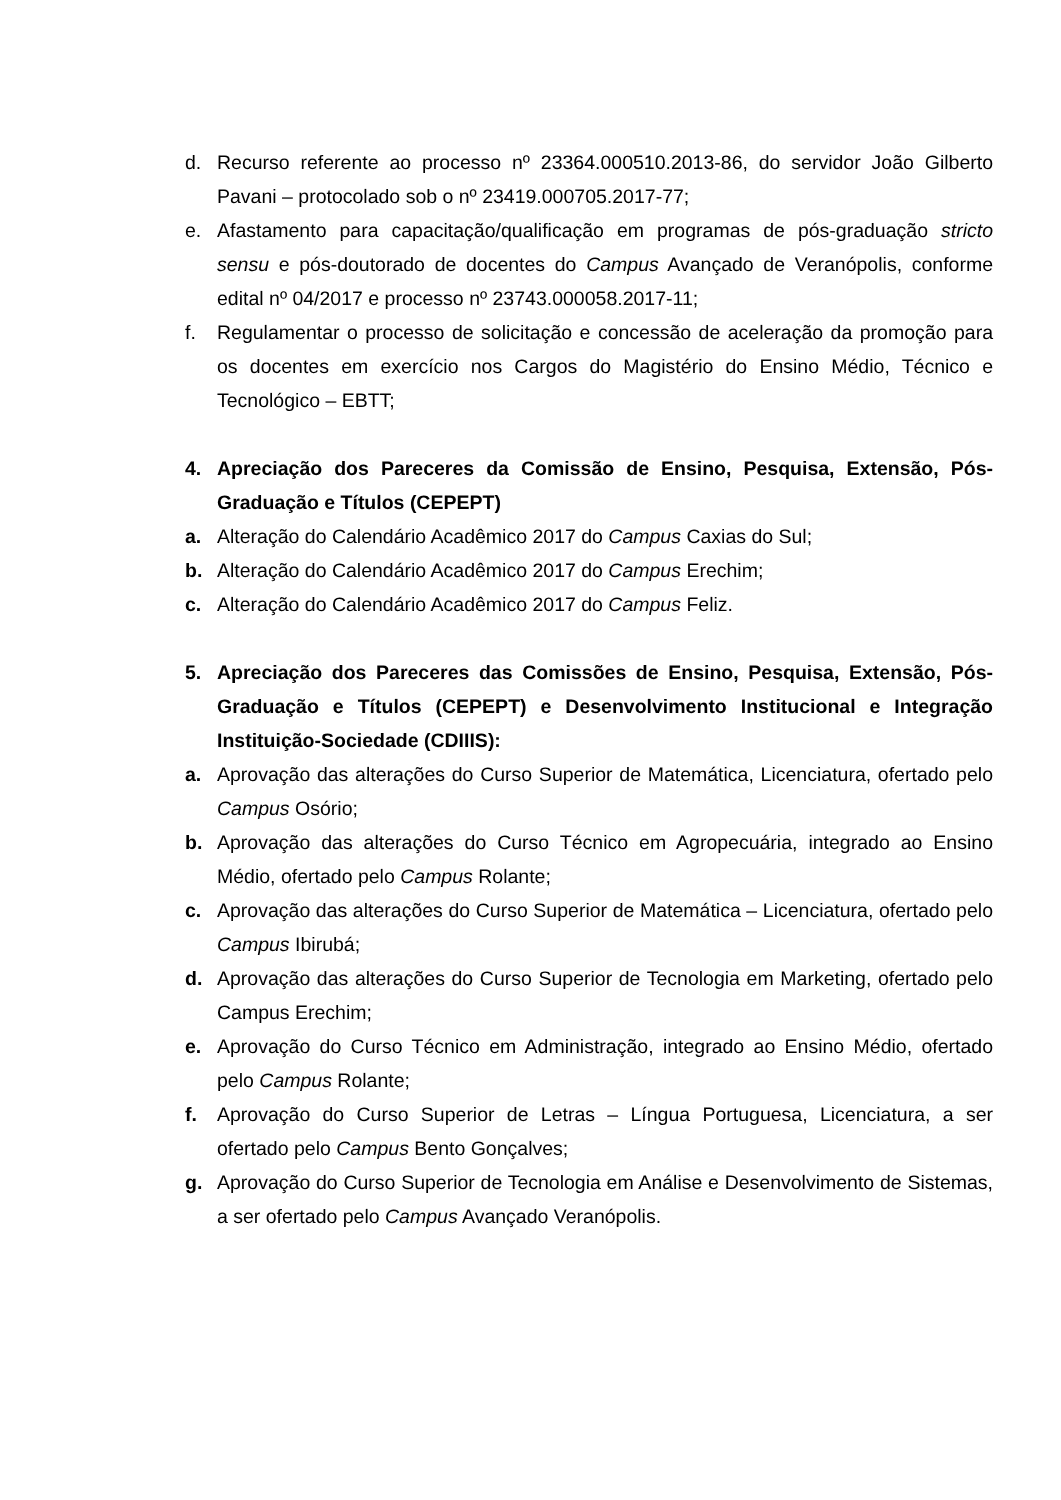d. Recurso referente ao processo nº 23364.000510.2013-86, do servidor João Gilberto Pavani – protocolado sob o nº 23419.000705.2017-77;
e. Afastamento para capacitação/qualificação em programas de pós-graduação stricto sensu e pós-doutorado de docentes do Campus Avançado de Veranópolis, conforme edital nº 04/2017 e processo nº 23743.000058.2017-11;
f. Regulamentar o processo de solicitação e concessão de aceleração da promoção para os docentes em exercício nos Cargos do Magistério do Ensino Médio, Técnico e Tecnológico – EBTT;
4. Apreciação dos Pareceres da Comissão de Ensino, Pesquisa, Extensão, Pós-Graduação e Títulos (CEPEPT)
a. Alteração do Calendário Acadêmico 2017 do Campus Caxias do Sul;
b. Alteração do Calendário Acadêmico 2017 do Campus Erechim;
c. Alteração do Calendário Acadêmico 2017 do Campus Feliz.
5. Apreciação dos Pareceres das Comissões de Ensino, Pesquisa, Extensão, Pós-Graduação e Títulos (CEPEPT) e Desenvolvimento Institucional e Integração Instituição-Sociedade (CDIIIS):
a. Aprovação das alterações do Curso Superior de Matemática, Licenciatura, ofertado pelo Campus Osório;
b. Aprovação das alterações do Curso Técnico em Agropecuária, integrado ao Ensino Médio, ofertado pelo Campus Rolante;
c. Aprovação das alterações do Curso Superior de Matemática – Licenciatura, ofertado pelo Campus Ibirubá;
d. Aprovação das alterações do Curso Superior de Tecnologia em Marketing, ofertado pelo Campus Erechim;
e. Aprovação do Curso Técnico em Administração, integrado ao Ensino Médio, ofertado pelo Campus Rolante;
f. Aprovação do Curso Superior de Letras – Língua Portuguesa, Licenciatura, a ser ofertado pelo Campus Bento Gonçalves;
g. Aprovação do Curso Superior de Tecnologia em Análise e Desenvolvimento de Sistemas, a ser ofertado pelo Campus Avançado Veranópolis.